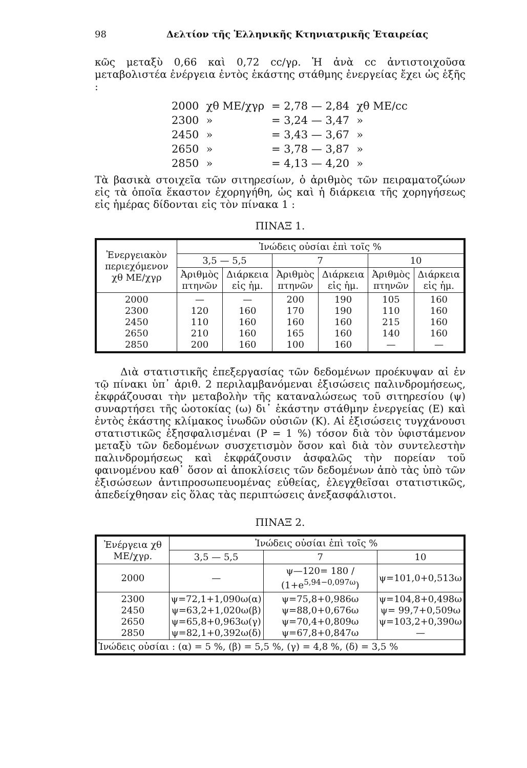98 Δελτίον τῆς Ἑλληνικῆς Κτηνιατρικῆς Ἑταιρείας
κῶς μεταξὺ 0,66 καὶ 0,72 cc/γρ. Ἡ ἀνὰ cc ἀντιστοιχοῦσα μεταβολιστέα ἐνέργεια ἐντὸς ἑκάστης στάθμης ἐνεργείας ἔχει ὡς ἑξῆς :
| 2000 | χθ ΜΕ/χγρ | = 2,78 — 2,84 | χθ ΜΕ/cc |
| 2300 | » | = 3,24 — 3,47 | » |
| 2450 | » | = 3,43 — 3,67 | » |
| 2650 | » | = 3,78 — 3,87 | » |
| 2850 | » | = 4,13 — 4,20 | » |
Τὰ βασικὰ στοιχεῖα τῶν σιτηρεσίων, ὁ ἀριθμὸς τῶν πειραματοζώων εἰς τὰ ὁποῖα ἕκαστον ἐχορηγήθη, ὡς καὶ ἡ διάρκεια τῆς χορηγήσεως εἰς ἡμέρας δίδονται εἰς τὸν πίνακα 1 :
ΠΙΝΑΞ 1.
| Ἐνεργειακὸν περιεχόμενον χθ ΜΕ/χγρ | Ἰνώδεις οὐσίαι ἐπὶ τοῖς % | | | | | |
| --- | --- | --- | --- | --- | --- | --- |
| | 3,5 — 5,5 | | 7 | | 10 | |
| | Ἀριθμὸς πτηνῶν | Διάρκεια εἰς ἡμ. | Ἀριθμὸς πτηνῶν | Διάρκεια εἰς ἡμ. | Ἀριθμὸς πτηνῶν | Διάρκεια εἰς ἡμ. |
| 2000 2300 2450 2650 2850 | — 120 110 210 200 | — 160 160 160 160 | 200 170 160 165 100 | 190 190 160 160 160 | 105 110 215 140 — | 160 160 160 160 — |
Διὰ στατιστικῆς ἐπεξεργασίας τῶν δεδομένων προέκυψαν αἱ ἐν τῷ πίνακι ὑπ᾽ ἀριθ. 2 περιλαμβανόμεναι ἐξισώσεις παλινδρομήσεως, ἐκφράζουσαι τὴν μεταβολὴν τῆς καταναλώσεως τοῦ σιτηρεσίου (ψ) συναρτήσει τῆς ὠοτοκίας (ω) δι᾽ ἑκάστην στάθμην ἐνεργείας (Ε) καὶ ἐντὸς ἑκάστης κλίμακος ἰνωδῶν οὐσιῶν (Κ). Αἱ ἐξισώσεις τυγχάνουσι στατιστικῶς ἐξησφαλισμέναι (P = 1 %) τόσον διὰ τὸν ὑφιστάμενον μεταξὺ τῶν δεδομένων συσχετισμὸν ὅσον καὶ διὰ τὸν συντελεστὴν παλινδρομήσεως καὶ ἐκφράζουσιν ἀσφαλῶς τὴν πορείαν τοῦ φαινομένου καθ᾽ ὅσον αἱ ἀποκλίσεις τῶν δεδομένων ἀπὸ τὰς ὑπὸ τῶν ἐξισώσεων ἀντιπροσωπευομένας εὐθείας, ἐλεγχθεῖσαι στατιστικῶς, ἀπεδείχθησαν εἰς ὅλας τὰς περιπτώσεις ἀνεξασφάλιστοι.
ΠΙΝΑΞ 2.
| Ἐνέργεια χθ ΜΕ/χγρ. | Ἰνώδεις οὐσίαι ἐπὶ τοῖς % | | |
| --- | --- | --- | --- |
| | 3,5 — 5,5 | 7 | 10 |
| 2000 | — | ψ—120= 180 / (1+e<sup>5,94−0,097ω</sup>) | ψ=101,0+0,513ω |
| 2300 2450 2650 2850 | ψ=72,1+1,090ω(α) ψ=63,2+1,020ω(β) ψ=65,8+0,963ω(γ) ψ=82,1+0,392ω(δ) | ψ=75,8+0,986ω ψ=88,0+0,676ω ψ=70,4+0,809ω ψ=67,8+0,847ω | ψ=104,8+0,498ω ψ= 99,7+0,509ω ψ=103,2+0,390ω — |
| Ἰνώδεις οὐσίαι : (α) = 5 %, (β) = 5,5 %, (γ) = 4,8 %, (δ) = 3,5 % | | | |